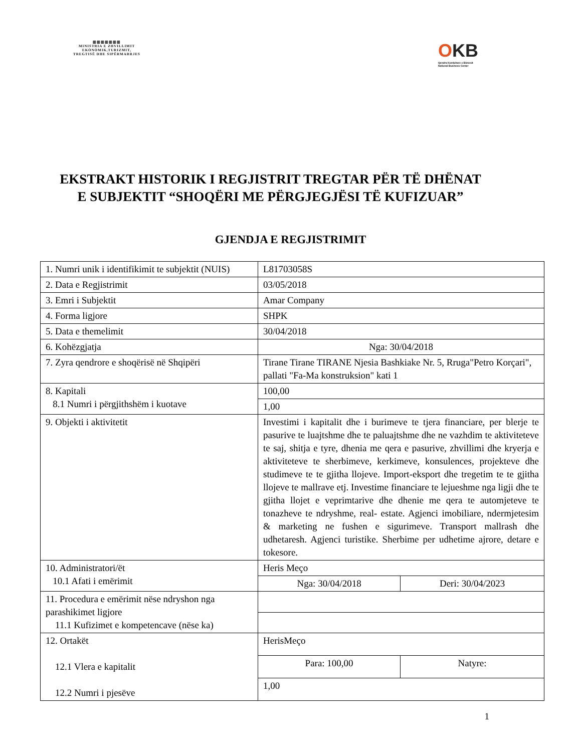▥▥▥▥▥▥▥
MINISTRIA E ZHVILLIMIT
EKONOMIK,TURIZMIT,
TREGTISË DHE SIPËRMARRJES
OKB
Qendra Kombëtare e Biznesit
National Business Center
EKSTRAKT HISTORIK I REGJISTRIT TREGTAR PËR TË DHËNAT E SUBJEKTIT “SHOQËRI ME PËRGJEGJËSI TË KUFIZUAR”
GJENDJA E REGJISTRIMIT
| 1. Numri unik i identifikimit te subjektit (NUIS) | L81703058S | |
| 2. Data e Regjistrimit | 03/05/2018 | |
| 3. Emri i Subjektit | Amar Company | |
| 4. Forma ligjore | SHPK | |
| 5. Data e themelimit | 30/04/2018 | |
| 6. Kohëzgjatja | Nga: 30/04/2018 | |
| 7. Zyra qendrore e shoqërisë në Shqipëri | Tirane Tirane TIRANE Njesia Bashkiake Nr. 5, Rruga"Petro Korçari", pallati "Fa-Ma konstruksion" kati 1 | |
| 8. Kapitali 8.1 Numri i përgjithshëm i kuotave | 100,00 | |
| | 1,00 | |
| 9. Objekti i aktivitetit | Investimi i kapitalit dhe i burimeve te tjera financiare, per blerje te pasurive te luajtshme dhe te paluajtshme dhe ne vazhdim te aktiviteteve te saj, shitja e tyre, dhenia me qera e pasurive, zhvillimi dhe kryerja e aktiviteteve te sherbimeve, kerkimeve, konsulences, projekteve dhe studimeve te te gjitha llojeve. Import-eksport dhe tregetim te te gjitha llojeve te mallrave etj. Investime financiare te lejueshme nga ligji dhe te gjitha llojet e veprimtarive dhe dhenie me qera te automjeteve te tonazheve te ndryshme, real- estate. Agjenci imobiliare, ndermjetesim & marketing ne fushen e sigurimeve. Transport mallrash dhe udhetaresh. Agjenci turistike. Sherbime per udhetime ajrore, detare e tokesore. | |
| 10. Administratori/ët 10.1 Afati i emërimit | Heris Meço | |
| | Nga: 30/04/2018 | Deri: 30/04/2023 |
| 11. Procedura e emërimit nëse ndryshon nga parashikimet ligjore 11.1 Kufizimet e kompetencave (nëse ka) | | |
| 12. Ortakët 12.1 Vlera e kapitalit 12.2 Numri i pjesëve | HerisMeço | |
| | Para: 100,00 | Natyre: |
| | 1,00 | |
1